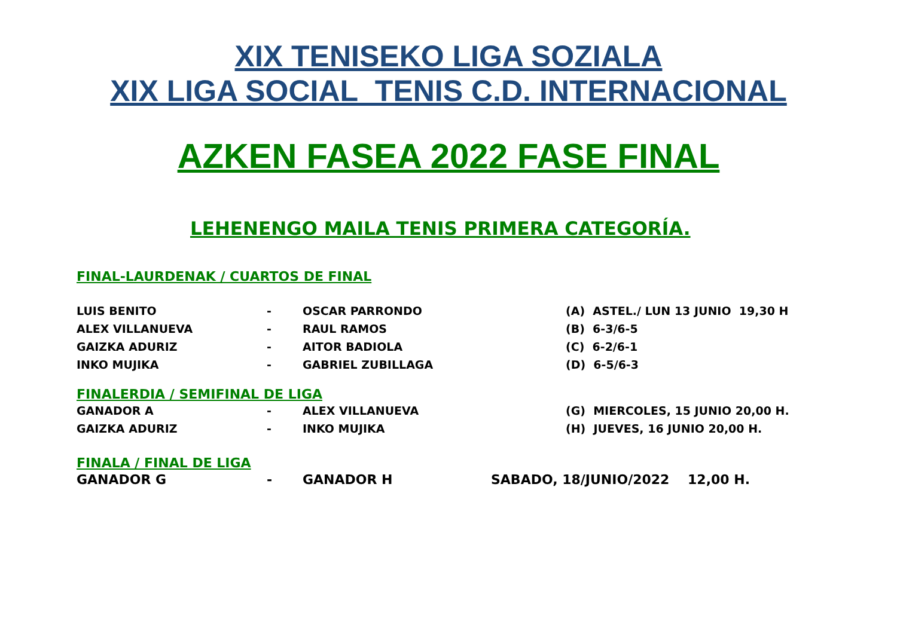XIX TENISEKO LIGA SOZIALA
XIX LIGA SOCIAL TENIS C.D. INTERNACIONAL
AZKEN FASEA 2022 FASE FINAL
LEHENENGO MAILA TENIS PRIMERA CATEGORÍA.
FINAL-LAURDENAK / CUARTOS DE FINAL
| LUIS BENITO | - | OSCAR PARRONDO | (A) ASTEL./ LUN 13 JUNIO 19,30 H |
| ALEX VILLANUEVA | - | RAUL RAMOS | (B) 6-3/6-5 |
| GAIZKA ADURIZ | - | AITOR BADIOLA | (C) 6-2/6-1 |
| INKO MUJIKA | - | GABRIEL ZUBILLAGA | (D) 6-5/6-3 |
FINALERDIA / SEMIFINAL DE LIGA
| GANADOR A | - | ALEX VILLANUEVA | (G) MIERCOLES, 15 JUNIO 20,00 H. |
| GAIZKA ADURIZ | - | INKO MUJIKA | (H) JUEVES, 16 JUNIO 20,00 H. |
FINALA / FINAL DE LIGA
| GANADOR G | - | GANADOR H | SABADO, 18/JUNIO/2022 12,00 H. |